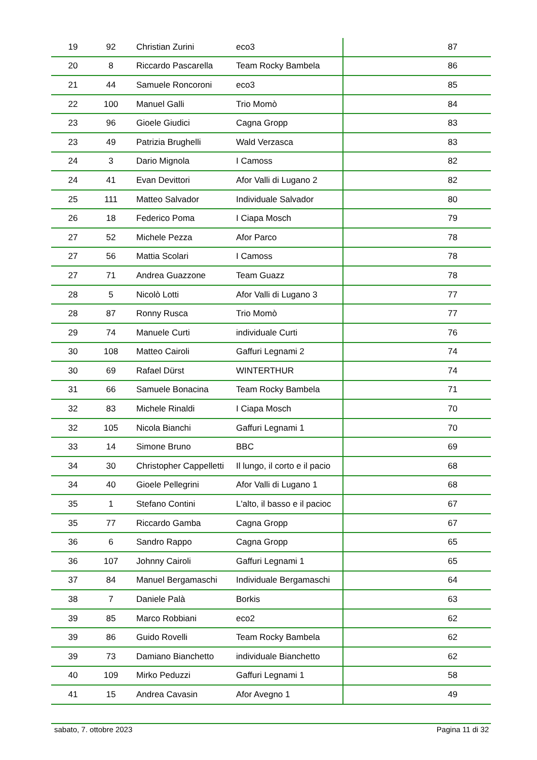| 19 | 92 | Christian Zurini | eco3 | 87 |
| 20 | 8 | Riccardo Pascarella | Team Rocky Bambela | 86 |
| 21 | 44 | Samuele Roncoroni | eco3 | 85 |
| 22 | 100 | Manuel Galli | Trio Momò | 84 |
| 23 | 96 | Gioele Giudici | Cagna Gropp | 83 |
| 23 | 49 | Patrizia Brughelli | Wald Verzasca | 83 |
| 24 | 3 | Dario Mignola | I Camoss | 82 |
| 24 | 41 | Evan Devittori | Afor Valli di Lugano 2 | 82 |
| 25 | 111 | Matteo Salvador | Individuale Salvador | 80 |
| 26 | 18 | Federico Poma | I Ciapa Mosch | 79 |
| 27 | 52 | Michele Pezza | Afor Parco | 78 |
| 27 | 56 | Mattia Scolari | I Camoss | 78 |
| 27 | 71 | Andrea Guazzone | Team Guazz | 78 |
| 28 | 5 | Nicolò Lotti | Afor Valli di Lugano 3 | 77 |
| 28 | 87 | Ronny Rusca | Trio Momò | 77 |
| 29 | 74 | Manuele Curti | individuale Curti | 76 |
| 30 | 108 | Matteo Cairoli | Gaffuri Legnami 2 | 74 |
| 30 | 69 | Rafael Dürst | WINTERTHUR | 74 |
| 31 | 66 | Samuele Bonacina | Team Rocky Bambela | 71 |
| 32 | 83 | Michele Rinaldi | I Ciapa Mosch | 70 |
| 32 | 105 | Nicola Bianchi | Gaffuri Legnami 1 | 70 |
| 33 | 14 | Simone Bruno | BBC | 69 |
| 34 | 30 | Christopher Cappelletti | Il lungo, il corto e il pacio | 68 |
| 34 | 40 | Gioele Pellegrini | Afor Valli di Lugano 1 | 68 |
| 35 | 1 | Stefano Contini | L'alto, il basso e il pacioc | 67 |
| 35 | 77 | Riccardo Gamba | Cagna Gropp | 67 |
| 36 | 6 | Sandro Rappo | Cagna Gropp | 65 |
| 36 | 107 | Johnny Cairoli | Gaffuri Legnami 1 | 65 |
| 37 | 84 | Manuel Bergamaschi | Individuale Bergamaschi | 64 |
| 38 | 7 | Daniele Palà | Borkis | 63 |
| 39 | 85 | Marco Robbiani | eco2 | 62 |
| 39 | 86 | Guido Rovelli | Team Rocky Bambela | 62 |
| 39 | 73 | Damiano Bianchetto | individuale Bianchetto | 62 |
| 40 | 109 | Mirko Peduzzi | Gaffuri Legnami 1 | 58 |
| 41 | 15 | Andrea Cavasin | Afor Avegno 1 | 49 |
sabato, 7. ottobre 2023 Pagina 11 di 32